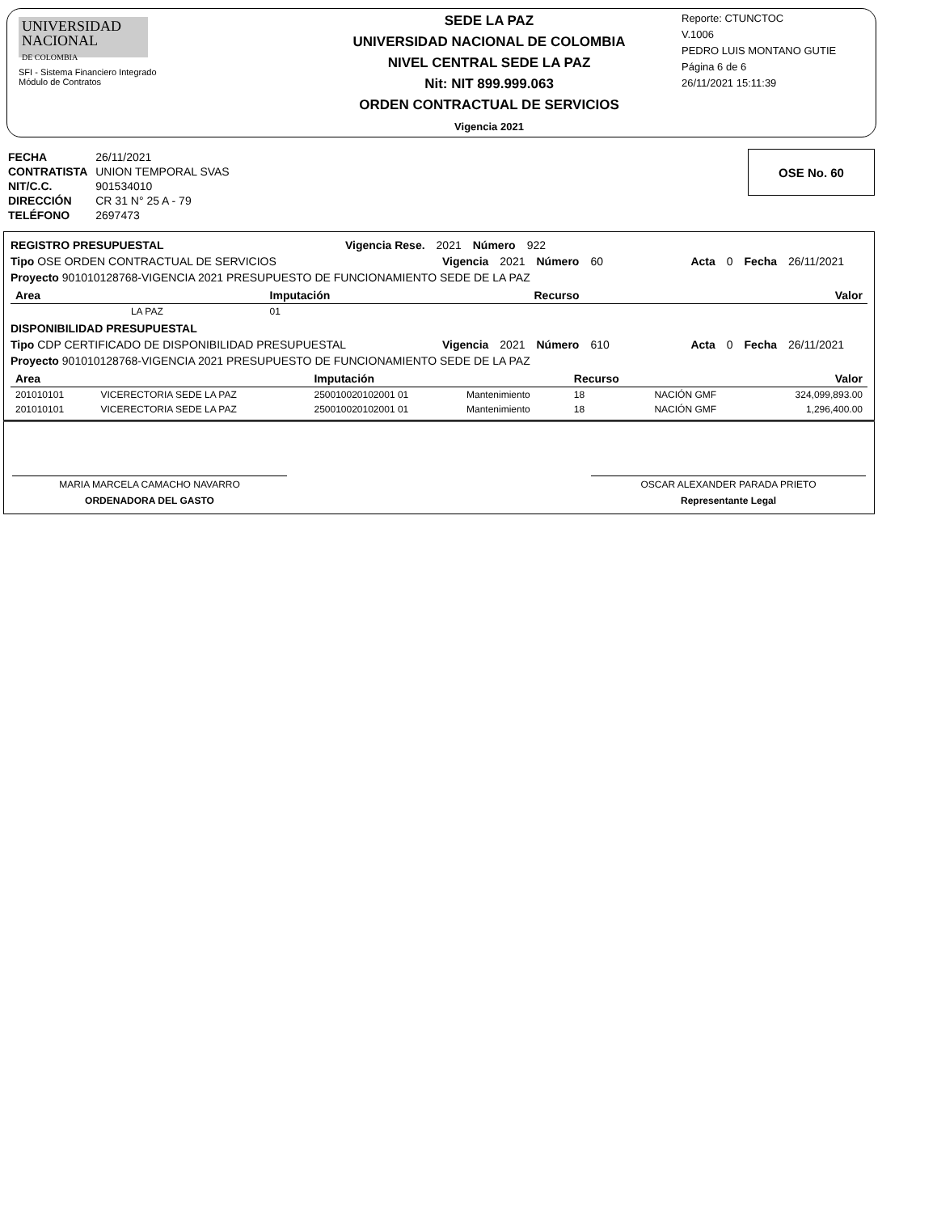UNIVERSIDAD
NACIONAL
DE COLOMBIA
SFI - Sistema Financiero Integrado
Módulo de Contratos
SEDE LA PAZ
UNIVERSIDAD NACIONAL DE COLOMBIA
NIVEL CENTRAL SEDE LA PAZ
Nit: NIT 899.999.063
ORDEN CONTRACTUAL DE SERVICIOS
Vigencia 2021
Reporte: CTUNCTOC
V.1006
PEDRO LUIS MONTANO GUTIE
Página 6 de 6
26/11/2021 15:11:39
| FECHA | 26/11/2021 |
| CONTRATISTA | UNION TEMPORAL SVAS |
| NIT/C.C. | 901534010 |
| DIRECCIÓN | CR 31 N° 25 A - 79 |
| TELÉFONO | 2697473 |
OSE No. 60
REGISTRO PRESUPUESTAL Vigencia Rese. 2021 Número 922
Tipo OSE ORDEN CONTRACTUAL DE SERVICIOS Vigencia 2021 Número 60 Acta 0 Fecha 26/11/2021
Proyecto 901010128768-VIGENCIA 2021 PRESUPUESTO DE FUNCIONAMIENTO SEDE DE LA PAZ
| Area | | Imputación | | Recurso | | Valor |
| --- | --- | --- | --- | --- | --- | --- |
| | LA PAZ | 01 | | | | |
DISPONIBILIDAD PRESUPUESTAL
Tipo CDP CERTIFICADO DE DISPONIBILIDAD PRESUPUESTAL Vigencia 2021 Número 610 Acta 0 Fecha 26/11/2021
Proyecto 901010128768-VIGENCIA 2021 PRESUPUESTO DE FUNCIONAMIENTO SEDE DE LA PAZ
| Area | | Imputación | | Recurso | | Valor |
| --- | --- | --- | --- | --- | --- | --- |
| 201010101 | VICERECTORIA SEDE LA PAZ | 250010020102001 01 | Mantenimiento | 18 | NACIÓN GMF | 324,099,893.00 |
| 201010101 | VICERECTORIA SEDE LA PAZ | 250010020102001 01 | Mantenimiento | 18 | NACIÓN GMF | 1,296,400.00 |
MARIA MARCELA CAMACHO NAVARRO
ORDENADORA DEL GASTO
OSCAR ALEXANDER PARADA PRIETO
Representante Legal